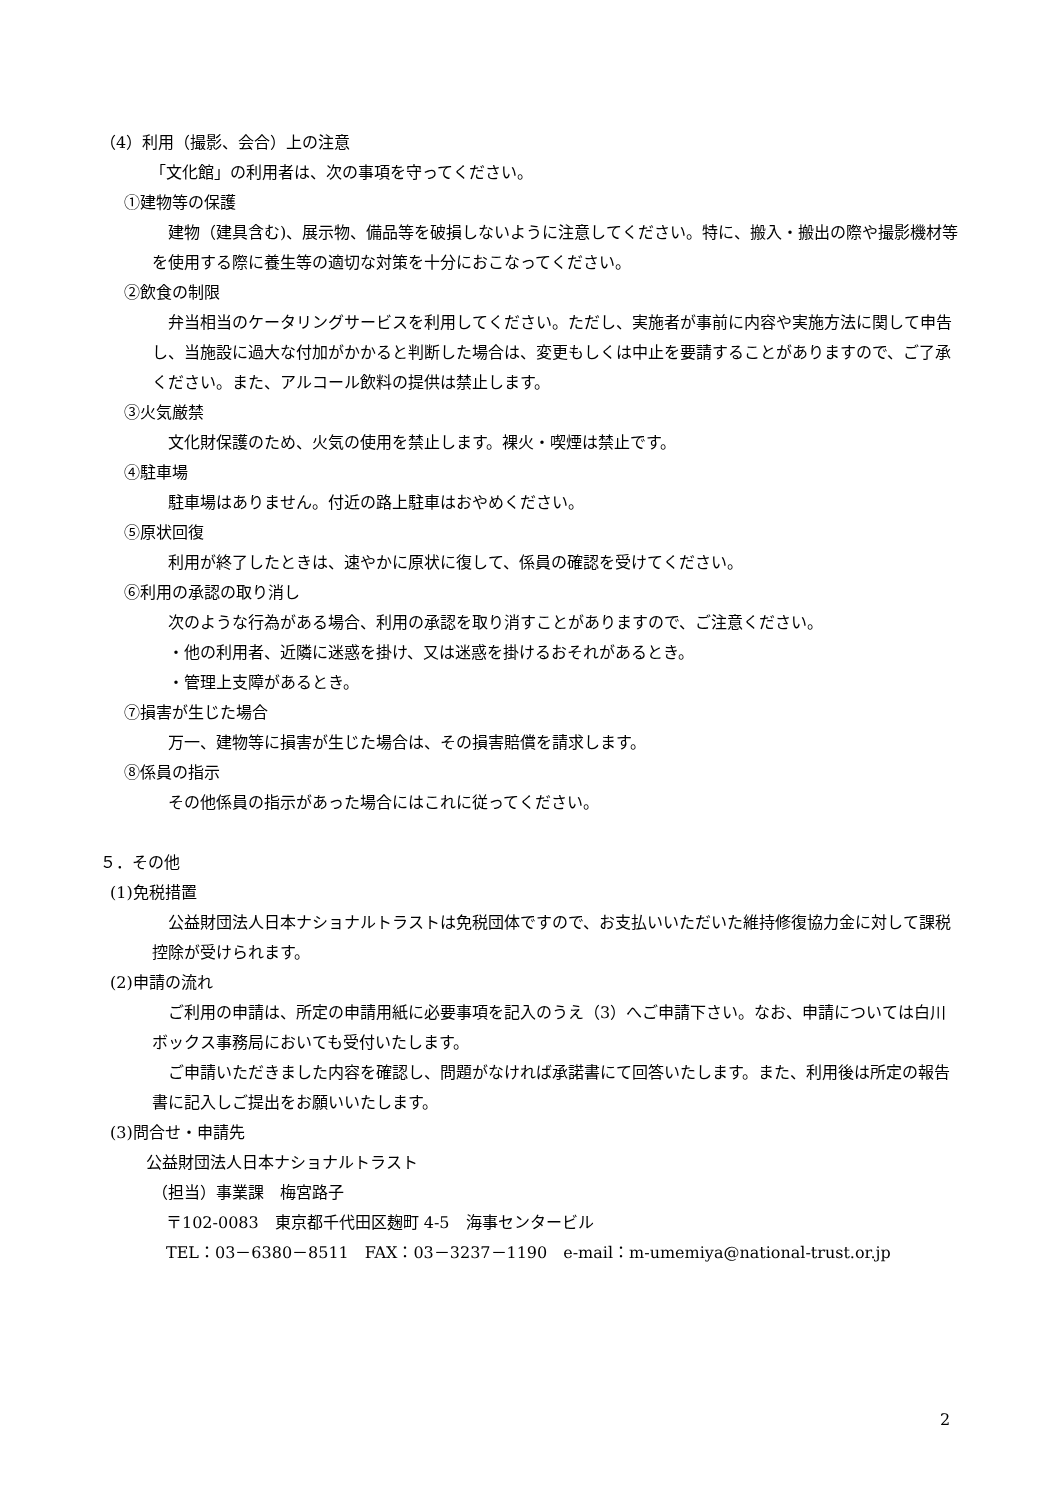（4）利用（撮影、会合）上の注意
「文化館」の利用者は、次の事項を守ってください。
①建物等の保護
建物（建具含む)、展示物、備品等を破損しないように注意してください。特に、搬入・搬出の際や撮影機材等を使用する際に養生等の適切な対策を十分におこなってください。
②飲食の制限
弁当相当のケータリングサービスを利用してください。ただし、実施者が事前に内容や実施方法に関して申告し、当施設に過大な付加がかかると判断した場合は、変更もしくは中止を要請することがありますので、ご了承ください。また、アルコール飲料の提供は禁止します。
③火気厳禁
文化財保護のため、火気の使用を禁止します。裸火・喫煙は禁止です。
④駐車場
駐車場はありません。付近の路上駐車はおやめください。
⑤原状回復
利用が終了したときは、速やかに原状に復して、係員の確認を受けてください。
⑥利用の承認の取り消し
次のような行為がある場合、利用の承認を取り消すことがありますので、ご注意ください。
・他の利用者、近隣に迷惑を掛け、又は迷惑を掛けるおそれがあるとき。
・管理上支障があるとき。
⑦損害が生じた場合
万一、建物等に損害が生じた場合は、その損害賠償を請求します。
⑧係員の指示
その他係員の指示があった場合にはこれに従ってください。
５．その他
(1)免税措置
公益財団法人日本ナショナルトラストは免税団体ですので、お支払いいただいた維持修復協力金に対して課税控除が受けられます。
(2)申請の流れ
ご利用の申請は、所定の申請用紙に必要事項を記入のうえ（3）へご申請下さい。なお、申請については白川ボックス事務局においても受付いたします。
ご申請いただきました内容を確認し、問題がなければ承諾書にて回答いたします。また、利用後は所定の報告書に記入しご提出をお願いいたします。
(3)問合せ・申請先
公益財団法人日本ナショナルトラスト
（担当）事業課　梅宮路子
〒102-0083　東京都千代田区麹町 4-5　海事センタービル
TEL：03－6380－8511　FAX：03－3237－1190　e-mail：m-umemiya@national-trust.or.jp
2